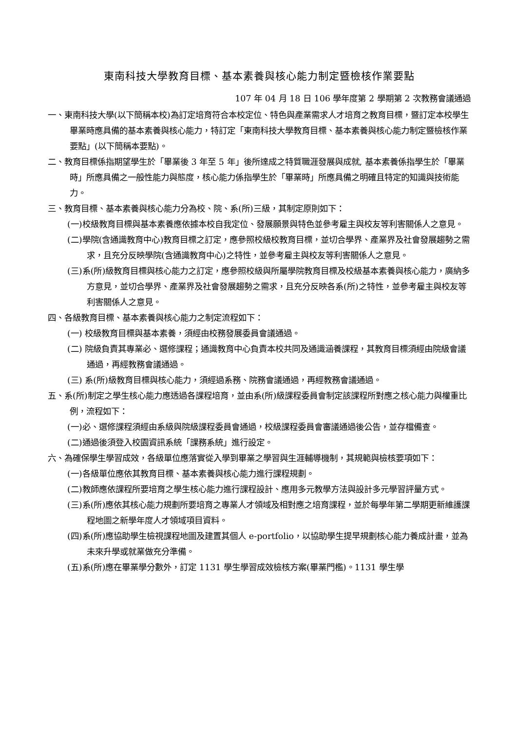東南科技大學教育目標、基本素養與核心能力制定暨檢核作業要點
107 年 04 月 18 日 106 學年度第 2 學期第 2 次教務會議通過
一、東南科技大學(以下簡稱本校)為訂定培育符合本校定位、特色與產業需求人才培育之教育目標，暨訂定本校學生畢業時應具備的基本素養與核心能力，特訂定「東南科技大學教育目標、基本素養與核心能力制定暨檢核作業要點」(以下簡稱本要點)。
二、教育目標係指期望學生於「畢業後 3 年至 5 年」後所達成之特質職涯發展與成就, 基本素養係指學生於「畢業時」所應具備之一般性能力與態度，核心能力係指學生於「畢業時」所應具備之明確且特定的知識與技術能力。
三、教育目標、基本素養與核心能力分為校、院、系(所)三級，其制定原則如下：
(一)校級教育目標與基本素養應依據本校自我定位、發展願景與特色並參考雇主與校友等利害關係人之意見。
(二)學院(含通識教育中心)教育目標之訂定，應參照校級校教育目標，並切合學界、產業界及社會發展趨勢之需求，且充分反映學院(含通識教育中心)之特性，並參考雇主與校友等利害關係人之意見。
(三)系(所)級教育目標與核心能力之訂定，應參照校級與所屬學院教育目標及校級基本素養與核心能力，廣納多方意見，並切合學界、產業界及社會發展趨勢之需求，且充分反映各系(所)之特性，並參考雇主與校友等利害關係人之意見。
四、各級教育目標、基本素養與核心能力之制定流程如下：
(一) 校級教育目標與基本素養，須經由校務發展委員會議通過。
(二) 院級負責其專業必、選修課程；通識教育中心負責本校共同及通識涵養課程，其教育目標須經由院級會議通過，再經教務會議通過。
(三) 系(所)級教育目標與核心能力，須經過系務、院務會議通過，再經教務會議通過。
五、系(所)制定之學生核心能力應透過各課程培育，並由系(所)級課程委員會制定該課程所對應之核心能力與權重比例，流程如下：
(一)必、選修課程須經由系級與院級課程委員會通過，校級課程委員會審議通過後公告，並存檔備查。
(二)通過後須登入校園資訊系統「課務系統」進行設定。
六、為確保學生學習成效，各級單位應落實從入學到畢業之學習與生涯輔導機制，其規範與檢核要項如下：
(一)各級單位應依其教育目標、基本素養與核心能力進行課程規劃。
(二)教師應依課程所要培育之學生核心能力進行課程設計、應用多元教學方法與設計多元學習評量方式。
(三)系(所)應依其核心能力規劃所要培育之專業人才領域及相對應之培育課程，並於每學年第二學期更新維護課程地圖之新學年度人才領域項目資料。
(四)系(所)應協助學生檢視課程地圖及建置其個人 e-portfolio，以協助學生提早規劃核心能力養成計畫，並為未來升學或就業做充分準備。
(五)系(所)應在畢業學分數外，訂定 1131 學生學習成效檢核方案(畢業門檻)。1131 學生學